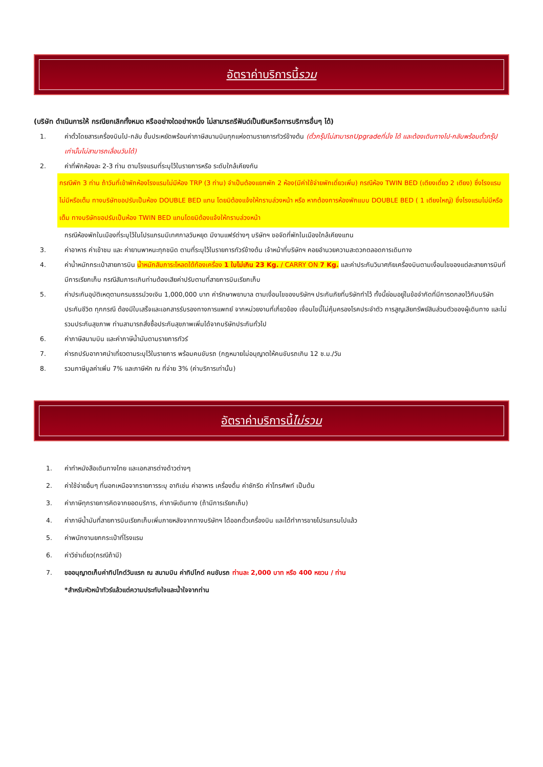อัตราค่าบริการนี้ รวม
(บริษัท ดำเนินการให้ กรณียกเลิกทั้งหมด หรืออย่างใดอย่างหนึ่ง ไม่สามารถรีฟันด์เป็นเงินหรือการบริการอื่นๆ ได้)
1. ค่าตั๋วโดยสารเครื่องบินไป-กลับ ชั้นประหยัดพร้อมค่าภาษีสนามบินทุกแห่งตามรายการทัวร์ข้างต้น (ตั๋วกรุ๊ปไม่สามารถUpgradeที่นั่ง ได้ และต้องเดินทางไป-กลับพร้อมตั๋วกรุ๊ปเท่านั้นไม่สามารถเลื่อนวันได้)
2. ค่าที่พักห้องละ 2-3 ท่าน ตามโรงแรมที่ระบุไว้ในรายการหรือ ระดับใกล้เคียงกัน
กรณีพัก 3 ท่าน ถ้าวันที่เข้าพักห้องโรงแรมไม่มีห้อง TRP (3 ท่าน) จำเป็นต้องแยกพัก 2 ห้อง(มีค่าใช้จ่ายพักเดี่ยวเพิ่ม) กรณีห้อง TWIN BED (เตียงเดี่ยว 2 เตียง) ซึ่งโรงแรมไม่มีหรือเต็ม ทางบริษัทขอปรับเป็นห้อง DOUBLE BED แทน โดยมิต้องแจ้งให้ทราบล่วงหน้า หรือ หากต้องการห้องพักแบบ DOUBLE BED ( 1 เตียงใหญ่) ซึ่งโรงแรมไม่มีหรือเต็ม ทางบริษัทขอปรับเป็นห้อง TWIN BED แทนโดยมิต้องแจ้งให้ทราบล่วงหน้า
กรณีห้องพักในเมืองที่ระบุไว้ในโปรแกรมมีเทศกาลวันหยุด มีงานแฟร์ต่างๆ บริษัทฯ ขอจัดที่พักในเมืองใกล้เคียงแทน
3. ค่าอาหาร ค่าเข้าชม และ ค่ายานพาหนะทุกชนิด ตามที่ระบุไว้ในรายการทัวร์ข้างต้น เจ้าหน้าที่บริษัทฯ คอยอำนวยความสะดวกตลอดการเดินทาง
4. ค่าน้ำหนักกระเป๋าสายการบิน น้ำหนักสัมภาระโหลดใต้ท้องเครื่อง 1 ใบไม่เกิน 23 Kg. / CARRY ON 7 Kg. และค่าประกันวินาศภัยเครื่องบินตามเงื่อนไขของแต่ละสายการบินที่มีการเรียกเก็บ กรณีสัมภาระเกินท่านต้องเสียค่าปรับตามที่สายการบินเรียกเก็บ
5. ค่าประกันอุบัติเหตุตามกรมธรรม์วงเงิน 1,000,000 บาท ค่ารักษาพยาบาล ตามเงื่อนไขของบริษัทฯ ประกันภัยที่บริษัททำไว้ ทั้งนี้ย่อมอยู่ในข้อจำกัดที่มีการตกลงไว้กับบริษัทประกันชีวิต ทุกกรณี ต้องมีใบเสร็จและเอกสารรับรองทางการแพทย์ จากหน่วยงานที่เกี่ยวข้อง เงื่อนไขนี้ไม่คุ้มครองโรคประจำตัว การสูญเสียทรัพย์สินส่วนตัวของผู้เดินทาง และไม่รวมประกันสุขภาพ ท่านสามารถสั่งซื้อประกันสุขภาพเพิ่มได้จากบริษัทประกันทั่วไป
6. ค่าภาษีสนามบิน และค่าภาษีน้ำมันตามรายการทัวร์
7. ค่ารถปรับอากาศนำเที่ยวตามระบุไว้ในรายการ พร้อมคนขับรถ (กฎหมายไม่อนุญาตให้คนขับรถเกิน 12 ช.ม./วัน
8. รวมภาษีมูลค่าเพิ่ม 7% และภาษีหัก ณ ที่จ่าย 3% (ค่าบริการเท่านั้น)
อัตราค่าบริการนี้ ไม่รวม
1. ค่าทำหนังสือเดินทางไทย และเอกสารต่างด้าวต่างๆ
2. ค่าใช้จ่ายอื่นๆ ที่นอกเหนือจากรายการระบุ อาทิเช่น ค่าอาหาร เครื่องดื่ม ค่าซักรีด ค่าโทรศัพท์ เป็นต้น
3. ค่าภาษีทุกรายการคิดจากยอดบริการ, ค่าภาษีเดินทาง (ถ้ามีการเรียกเก็บ)
4. ค่าภาษีน้ำมันที่สายการบินเรียกเก็บเพิ่มภายหลังจากทางบริษัทฯ ได้ออกตั๋วเครื่องบิน และได้ทำการขายโปรแกรมไปแล้ว
5. ค่าพนักงานยกกระเป๋าที่โรงแรม
6. ค่าวีซ่าเดี่ยว(กรณีถ้ามี)
7. ขออนุญาตเก็บค่าทิปไกด์วันแรก ณ สนามบิน ค่าทิปไกด์ คนขับรถ ท่านละ 2,000 บาท หรือ 400 หยวน / ท่าน
*สำหรับหัวหน้าทัวร์แล้วแต่ความประทับใจและน้ำใจจากท่าน